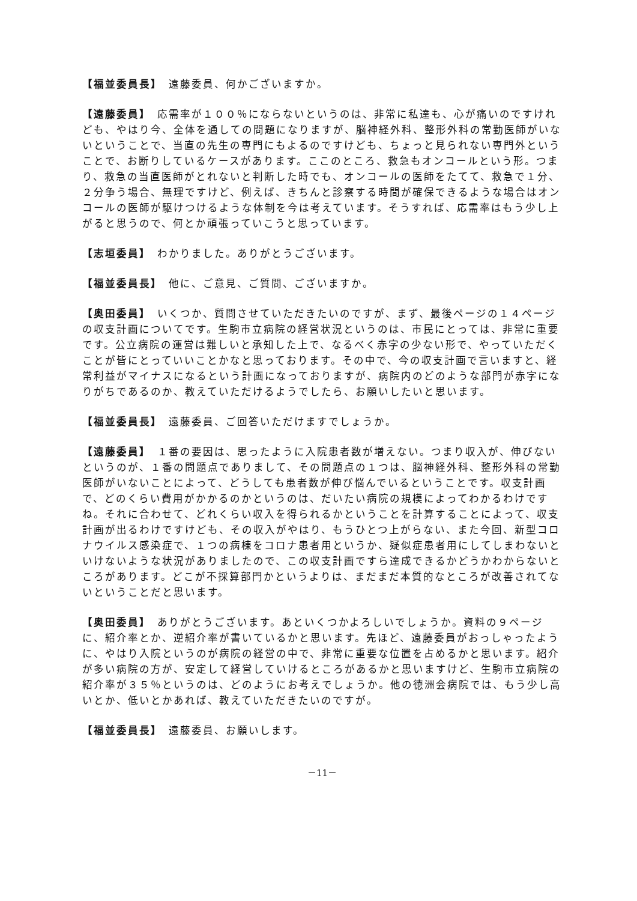【福並委員長】　遠藤委員、何かございますか。
【遠藤委員】　応需率が１００％にならないというのは、非常に私達も、心が痛いのですけれども、やはり今、全体を通しての問題になりますが、脳神経外科、整形外科の常勤医師がいないということで、当直の先生の専門にもよるのですけども、ちょっと見られない専門外ということで、お断りしているケースがあります。ここのところ、救急もオンコールという形。つまり、救急の当直医師がとれないと判断した時でも、オンコールの医師をたてて、救急で１分、２分争う場合、無理ですけど、例えば、きちんと診察する時間が確保できるような場合はオンコールの医師が駆けつけるような体制を今は考えています。そうすれば、応需率はもう少し上がると思うので、何とか頑張っていこうと思っています。
【志垣委員】　わかりました。ありがとうございます。
【福並委員長】　他に、ご意見、ご質問、ございますか。
【奥田委員】　いくつか、質問させていただきたいのですが、まず、最後ページの１４ページの収支計画についてです。生駒市立病院の経営状況というのは、市民にとっては、非常に重要です。公立病院の運営は難しいと承知した上で、なるべく赤字の少ない形で、やっていただくことが皆にとっていいことかなと思っております。その中で、今の収支計画で言いますと、経常利益がマイナスになるという計画になっておりますが、病院内のどのような部門が赤字になりがちであるのか、教えていただけるようでしたら、お願いしたいと思います。
【福並委員長】　遠藤委員、ご回答いただけますでしょうか。
【遠藤委員】　１番の要因は、思ったように入院患者数が増えない。つまり収入が、伸びないというのが、１番の問題点でありまして、その問題点の１つは、脳神経外科、整形外科の常勤医師がいないことによって、どうしても患者数が伸び悩んでいるということです。収支計画で、どのくらい費用がかかるのかというのは、だいたい病院の規模によってわかるわけですね。それに合わせて、どれくらい収入を得られるかということを計算することによって、収支計画が出るわけですけども、その収入がやはり、もうひとつ上がらない、また今回、新型コロナウイルス感染症で、１つの病棟をコロナ患者用というか、疑似症患者用にしてしまわないといけないような状況がありましたので、この収支計画ですら達成できるかどうかわからないところがあります。どこが不採算部門かというよりは、まだまだ本質的なところが改善されてないということだと思います。
【奥田委員】　ありがとうございます。あといくつかよろしいでしょうか。資料の９ページに、紹介率とか、逆紹介率が書いているかと思います。先ほど、遠藤委員がおっしゃったように、やはり入院というのが病院の経営の中で、非常に重要な位置を占めるかと思います。紹介が多い病院の方が、安定して経営していけるところがあるかと思いますけど、生駒市立病院の紹介率が３５％というのは、どのようにお考えでしょうか。他の徳洲会病院では、もう少し高いとか、低いとかあれば、教えていただきたいのですが。
【福並委員長】　遠藤委員、お願いします。
－11－